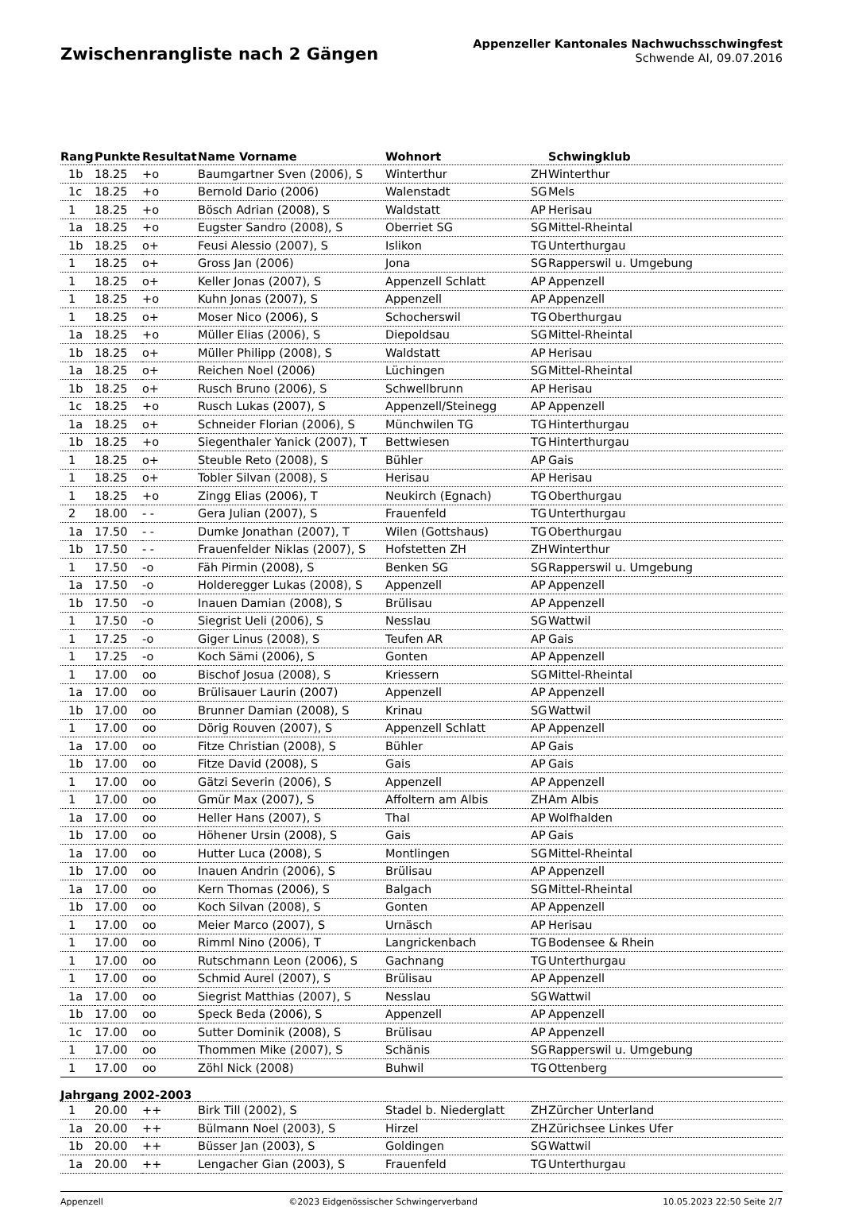Zwischenrangliste nach 2 Gängen
Appenzeller Kantonales Nachwuchsschwingfest
Schwende AI, 09.07.2016
| Rang | Punkte | Resultat | Name Vorname | Wohnort | | Schwingklub |
| --- | --- | --- | --- | --- | --- | --- |
| 1b | 18.25 | +o | Baumgartner Sven (2006), S | Winterthur | ZH | Winterthur |
| 1c | 18.25 | +o | Bernold Dario (2006) | Walenstadt | SG | Mels |
| 1 | 18.25 | +o | Bösch Adrian (2008), S | Waldstatt | AP | Herisau |
| 1a | 18.25 | +o | Eugster Sandro (2008), S | Oberriet SG | SG | Mittel-Rheintal |
| 1b | 18.25 | o+ | Feusi Alessio (2007), S | Islikon | TG | Unterthurgau |
| 1 | 18.25 | o+ | Gross Jan (2006) | Jona | SG | Rapperswil u. Umgebung |
| 1 | 18.25 | o+ | Keller Jonas (2007), S | Appenzell Schlatt | AP | Appenzell |
| 1 | 18.25 | +o | Kuhn Jonas (2007), S | Appenzell | AP | Appenzell |
| 1 | 18.25 | o+ | Moser Nico (2006), S | Schocherswil | TG | Oberthurgau |
| 1a | 18.25 | +o | Müller Elias (2006), S | Diepoldsau | SG | Mittel-Rheintal |
| 1b | 18.25 | o+ | Müller Philipp (2008), S | Waldstatt | AP | Herisau |
| 1a | 18.25 | o+ | Reichen Noel (2006) | Lüchingen | SG | Mittel-Rheintal |
| 1b | 18.25 | o+ | Rusch Bruno (2006), S | Schwellbrunn | AP | Herisau |
| 1c | 18.25 | +o | Rusch Lukas (2007), S | Appenzell/Steinegg | AP | Appenzell |
| 1a | 18.25 | o+ | Schneider Florian (2006), S | Münchwilen TG | TG | Hinterthurgau |
| 1b | 18.25 | +o | Siegenthaler Yanick (2007), T | Bettwiesen | TG | Hinterthurgau |
| 1 | 18.25 | o+ | Steuble Reto (2008), S | Bühler | AP | Gais |
| 1 | 18.25 | o+ | Tobler Silvan (2008), S | Herisau | AP | Herisau |
| 1 | 18.25 | +o | Zingg Elias (2006), T | Neukirch (Egnach) | TG | Oberthurgau |
| 2 | 18.00 | - - | Gera Julian (2007), S | Frauenfeld | TG | Unterthurgau |
| 1a | 17.50 | - - | Dumke Jonathan (2007), T | Wilen (Gottshaus) | TG | Oberthurgau |
| 1b | 17.50 | - - | Frauenfelder Niklas (2007), S | Hofstetten ZH | ZH | Winterthur |
| 1 | 17.50 | -o | Fäh Pirmin (2008), S | Benken SG | SG | Rapperswil u. Umgebung |
| 1a | 17.50 | -o | Holderegger Lukas (2008), S | Appenzell | AP | Appenzell |
| 1b | 17.50 | -o | Inauen Damian (2008), S | Brülisau | AP | Appenzell |
| 1 | 17.50 | -o | Siegrist Ueli (2006), S | Nesslau | SG | Wattwil |
| 1 | 17.25 | -o | Giger Linus (2008), S | Teufen AR | AP | Gais |
| 1 | 17.25 | -o | Koch Sämi (2006), S | Gonten | AP | Appenzell |
| 1 | 17.00 | oo | Bischof Josua (2008), S | Kriessern | SG | Mittel-Rheintal |
| 1a | 17.00 | oo | Brülisauer Laurin (2007) | Appenzell | AP | Appenzell |
| 1b | 17.00 | oo | Brunner Damian (2008), S | Krinau | SG | Wattwil |
| 1 | 17.00 | oo | Dörig Rouven (2007), S | Appenzell Schlatt | AP | Appenzell |
| 1a | 17.00 | oo | Fitze Christian (2008), S | Bühler | AP | Gais |
| 1b | 17.00 | oo | Fitze David (2008), S | Gais | AP | Gais |
| 1 | 17.00 | oo | Gätzi Severin (2006), S | Appenzell | AP | Appenzell |
| 1 | 17.00 | oo | Gmür Max (2007), S | Affoltern am Albis | ZH | Am Albis |
| 1a | 17.00 | oo | Heller Hans (2007), S | Thal | AP | Wolfhalden |
| 1b | 17.00 | oo | Höhener Ursin (2008), S | Gais | AP | Gais |
| 1a | 17.00 | oo | Hutter Luca (2008), S | Montlingen | SG | Mittel-Rheintal |
| 1b | 17.00 | oo | Inauen Andrin (2006), S | Brülisau | AP | Appenzell |
| 1a | 17.00 | oo | Kern Thomas (2006), S | Balgach | SG | Mittel-Rheintal |
| 1b | 17.00 | oo | Koch Silvan (2008), S | Gonten | AP | Appenzell |
| 1 | 17.00 | oo | Meier Marco (2007), S | Urnäsch | AP | Herisau |
| 1 | 17.00 | oo | Rimml Nino (2006), T | Langrickenbach | TG | Bodensee & Rhein |
| 1 | 17.00 | oo | Rutschmann Leon (2006), S | Gachnang | TG | Unterthurgau |
| 1 | 17.00 | oo | Schmid Aurel (2007), S | Brülisau | AP | Appenzell |
| 1a | 17.00 | oo | Siegrist Matthias (2007), S | Nesslau | SG | Wattwil |
| 1b | 17.00 | oo | Speck Beda (2006), S | Appenzell | AP | Appenzell |
| 1c | 17.00 | oo | Sutter Dominik (2008), S | Brülisau | AP | Appenzell |
| 1 | 17.00 | oo | Thommen Mike (2007), S | Schänis | SG | Rapperswil u. Umgebung |
| 1 | 17.00 | oo | Zöhl Nick (2008) | Buhwil | TG | Ottenberg |
| Jahrgang 2002-2003 | | | | | | |
| 1 | 20.00 | ++ | Birk Till (2002), S | Stadel b. Niederglatt | ZH | Zürcher Unterland |
| 1a | 20.00 | ++ | Bülmann Noel (2003), S | Hirzel | ZH | Zürichsee Linkes Ufer |
| 1b | 20.00 | ++ | Büsser Jan (2003), S | Goldingen | SG | Wattwil |
| 1a | 20.00 | ++ | Lengacher Gian (2003), S | Frauenfeld | TG | Unterthurgau |
Appenzell ©2023 Eidgenössischer Schwingerverband 10.05.2023 22:50 Seite 2/7